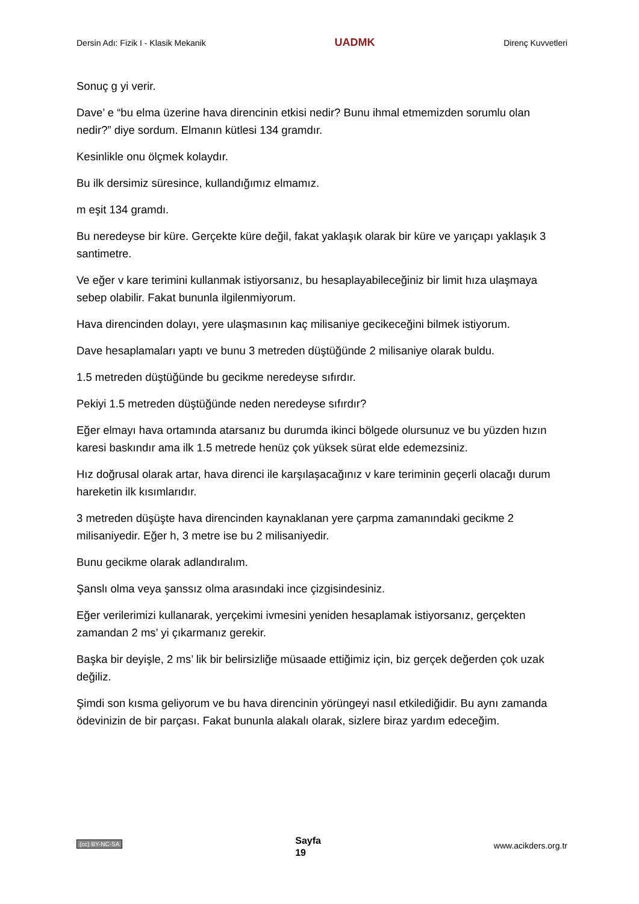Dersin Adı: Fizik I - Klasik Mekanik UADMK Direnç Kuvvetleri
Sonuç g yi verir.
Dave’ e “bu elma üzerine hava direncinin etkisi nedir? Bunu ihmal etmemizden sorumlu olan nedir?” diye sordum. Elmanın kütlesi 134 gramdır.
Kesinlikle onu ölçmek kolaydır.
Bu ilk dersimiz süresince, kullandığımız elmamız.
m eşit 134 gramdı.
Bu neredeyse bir küre. Gerçekte küre değil, fakat yaklaşık olarak bir küre ve yarıçapı yaklaşık 3 santimetre.
Ve eğer v kare terimini kullanmak istiyorsanız, bu hesaplayabileceğiniz bir limit hıza ulaşmaya sebep olabilir. Fakat bununla ilgilenmiyorum.
Hava direncinden dolayı, yere ulaşmasının kaç milisaniye gecikeceğini bilmek istiyorum.
Dave hesaplamaları yaptı ve bunu 3 metreden düştüğünde 2 milisaniye olarak buldu.
1.5 metreden düştüğünde bu gecikme neredeyse sıfırdır.
Pekiyi 1.5 metreden düştüğünde neden neredeyse sıfırdır?
Eğer elmayı hava ortamında atarsanız bu durumda ikinci bölgede olursunuz ve bu yüzden hızın karesi baskındır ama ilk 1.5 metrede henüz çok yüksek sürat elde edemezsiniz.
Hız doğrusal olarak artar, hava direnci ile karşılaşacağınız v kare teriminin geçerli olacağı durum hareketin ilk kısımlarıdır.
3 metreden düşüşte hava direncinden kaynaklanan yere çarpma zamanındaki gecikme 2 milisaniyedir. Eğer h, 3 metre ise bu 2 milisaniyedir.
Bunu gecikme olarak adlandıralım.
Şanslı olma veya şanssız olma arasındaki ince çizgisindesiniz.
Eğer verilerimizi kullanarak, yerçekimi ivmesini yeniden hesaplamak istiyorsanız, gerçekten zamandan 2 ms’ yi çıkarmanız gerekir.
Başka bir deyişle, 2 ms’ lik bir belirsizliğe müsaade ettiğimiz için, biz gerçek değerden çok uzak değiliz.
Şimdi son kısma geliyorum ve bu hava direncinin yörüngeyi nasıl etkilediğidir. Bu aynı zamanda ödevinizin de bir parçası. Fakat bununla alakalı olarak, sizlere biraz yardım edeceğim.
(cc) BY-NC-SA Sayfa
19 www.acikders.org.tr